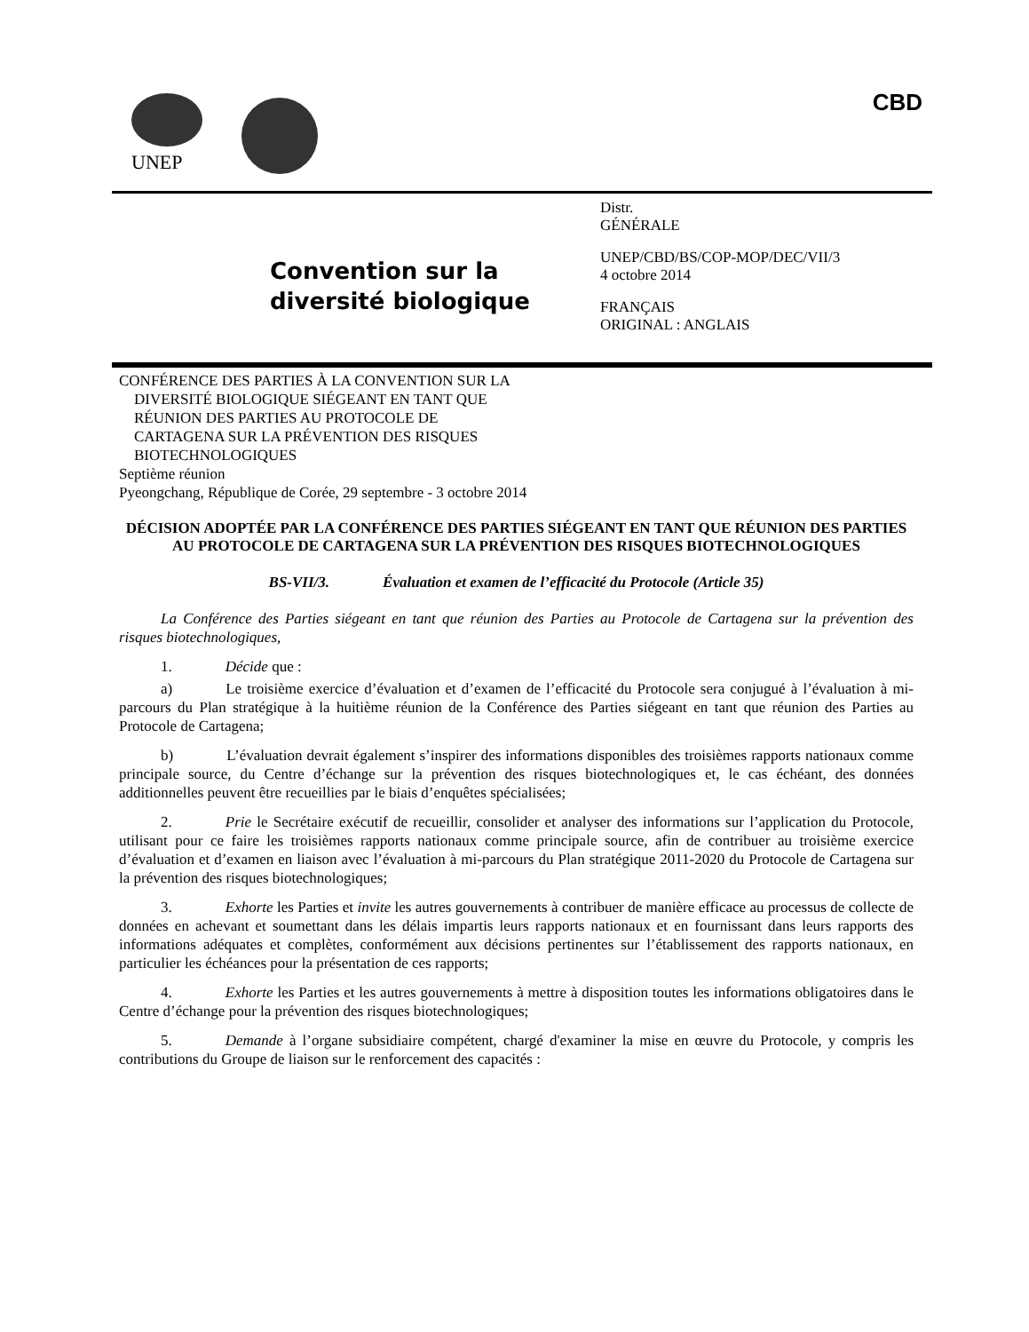UNEP
CBD
Convention sur la
diversité biologique
Distr.
GÉNÉRALE
UNEP/CBD/BS/COP-MOP/DEC/VII/3
4 octobre 2014
FRANÇAIS
ORIGINAL : ANGLAIS
CONFÉRENCE DES PARTIES À LA CONVENTION SUR LA
DIVERSITÉ BIOLOGIQUE SIÉGEANT EN TANT QUE
RÉUNION DES PARTIES AU PROTOCOLE DE
CARTAGENA SUR LA PRÉVENTION DES RISQUES
BIOTECHNOLOGIQUES
Septième réunion
Pyeongchang, République de Corée, 29 septembre - 3 octobre 2014
DÉCISION ADOPTÉE PAR LA CONFÉRENCE DES PARTIES SIÉGEANT EN TANT QUE RÉUNION DES PARTIES AU PROTOCOLE DE CARTAGENA SUR LA PRÉVENTION DES RISQUES BIOTECHNOLOGIQUES
BS-VII/3. Évaluation et examen de l’efficacité du Protocole (Article 35)
La Conférence des Parties siégeant en tant que réunion des Parties au Protocole de Cartagena sur la prévention des risques biotechnologiques,
1. Décide que :
a) Le troisième exercice d’évaluation et d’examen de l’efficacité du Protocole sera conjugué à l’évaluation à mi-parcours du Plan stratégique à la huitième réunion de la Conférence des Parties siégeant en tant que réunion des Parties au Protocole de Cartagena;
b) L’évaluation devrait également s’inspirer des informations disponibles des troisièmes rapports nationaux comme principale source, du Centre d’échange sur la prévention des risques biotechnologiques et, le cas échéant, des données additionnelles peuvent être recueillies par le biais d’enquêtes spécialisées;
2. Prie le Secrétaire exécutif de recueillir, consolider et analyser des informations sur l’application du Protocole, utilisant pour ce faire les troisièmes rapports nationaux comme principale source, afin de contribuer au troisième exercice d’évaluation et d’examen en liaison avec l’évaluation à mi-parcours du Plan stratégique 2011-2020 du Protocole de Cartagena sur la prévention des risques biotechnologiques;
3. Exhorte les Parties et invite les autres gouvernements à contribuer de manière efficace au processus de collecte de données en achevant et soumettant dans les délais impartis leurs rapports nationaux et en fournissant dans leurs rapports des informations adéquates et complètes, conformément aux décisions pertinentes sur l’établissement des rapports nationaux, en particulier les échéances pour la présentation de ces rapports;
4. Exhorte les Parties et les autres gouvernements à mettre à disposition toutes les informations obligatoires dans le Centre d’échange pour la prévention des risques biotechnologiques;
5. Demande à l’organe subsidiaire compétent, chargé d'examiner la mise en œuvre du Protocole, y compris les contributions du Groupe de liaison sur le renforcement des capacités :